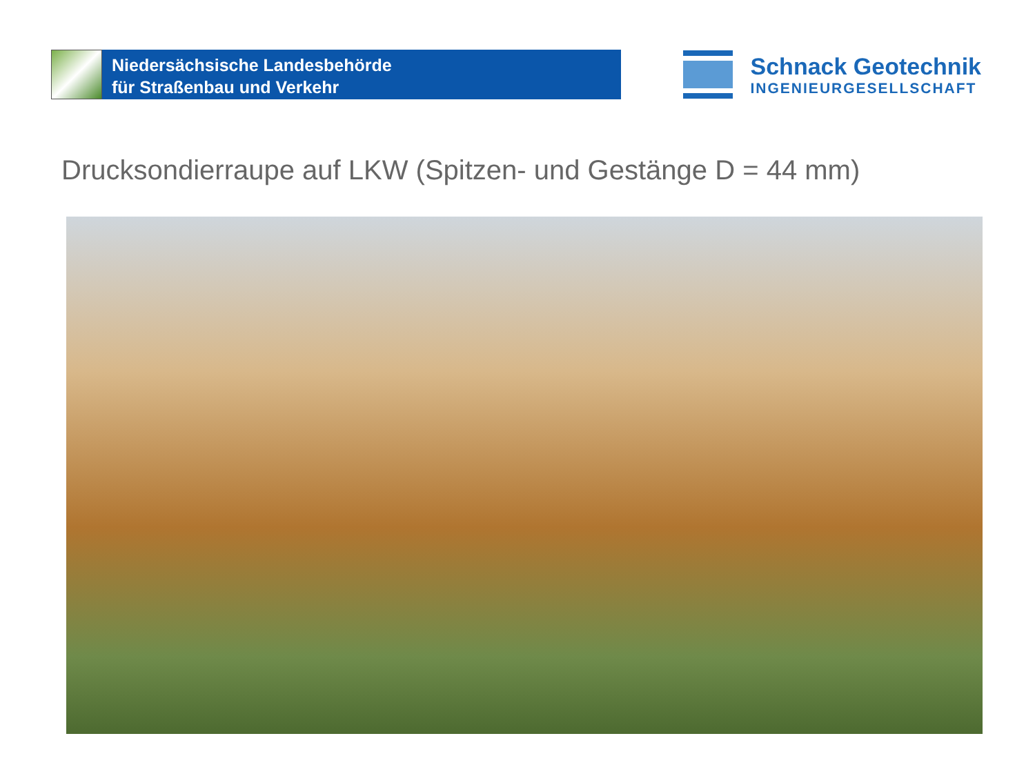Niedersächsische Landesbehörde
für Straßenbau und Verkehr
Schnack Geotechnik
INGENIEURGESELLSCHAFT
Drucksondierraupe auf LKW (Spitzen- und Gestänge D = 44 mm)